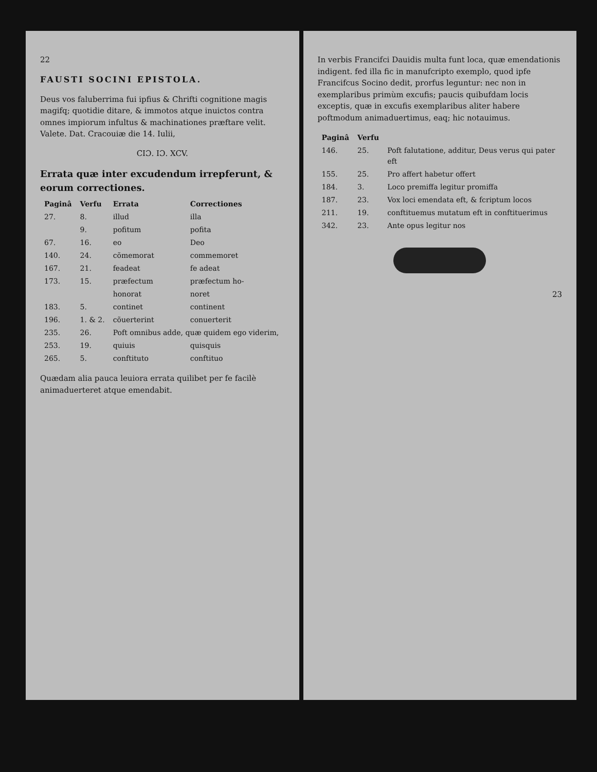22
FAUSTI SOCINI EPISTOLA.
Deus vos faluberrima fui ipfius & Chrifti cognitione magis magifq; quotidie ditare, & immotos atque inuictos contra omnes impiorum infultus & machinationes præftare velit. Valete. Dat. Cracouiæ die 14. Iulii,
CIƆ. IƆ. XCV.
Errata quæ inter excudendum irrepferunt, & eorum correctiones.
| Paginâ | Verfu | Errata | Correctiones |
| --- | --- | --- | --- |
| 27. | 8. | illud | illa |
| | 9. | pofitum | pofita |
| 67. | 16. | eo | Deo |
| 140. | 24. | cõmemorat | commemoret |
| 167. | 21. | feadeat | fe adeat |
| 173. | 15. | præfectum | præfectum ho- |
| | | honorat | noret |
| 183. | 5. | continet | continent |
| 196. | 1. & 2. | cõuerterint | conuerterit |
| 235. | 26. | Poft omnibus adde, quæ quidem ego viderim, | |
| 253. | 19. | quiuis | quisquis |
| 265. | 5. | conftituto | conftituo |
Quædam alia pauca leuiora errata quilibet per fe facilè animaduerteret atque emendabit.
In verbis Francifci Dauidis multa funt loca, quæ emendationis indigent. fed illa fic in manufcripto exemplo, quod ipfe Francifcus Socino dedit, prorfus leguntur: nec non in exemplaribus primùm excufis; paucis quibufdam locis exceptis, quæ in excufis exemplaribus aliter habere poftmodum animaduertimus, eaq; hic notauimus.
| Paginâ | Verfu | |
| --- | --- | --- |
| 146. | 25. | Poft falutatione, additur, Deus verus qui pater eft |
| 155. | 25. | Pro affert habetur offert |
| 184. | 3. | Loco premiffa legitur promiffa |
| 187. | 23. | Vox loci emendata eft, & fcriptum locos |
| 211. | 19. | conftituemus mutatum eft in conftituerimus |
| 342. | 23. | Ante opus legitur nos |
23